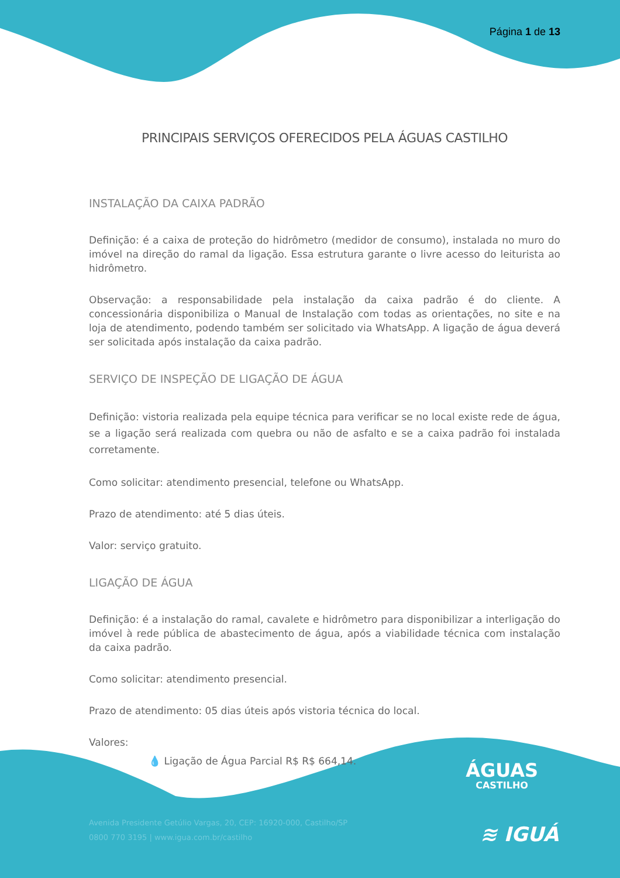Página 1 de 13
PRINCIPAIS SERVIÇOS OFERECIDOS PELA ÁGUAS CASTILHO
INSTALAÇÃO DA CAIXA PADRÃO
Definição: é a caixa de proteção do hidrômetro (medidor de consumo), instalada no muro do imóvel na direção do ramal da ligação. Essa estrutura garante o livre acesso do leiturista ao hidrômetro.
Observação: a responsabilidade pela instalação da caixa padrão é do cliente. A concessionária disponibiliza o Manual de Instalação com todas as orientações, no site e na loja de atendimento, podendo também ser solicitado via WhatsApp. A ligação de água deverá ser solicitada após instalação da caixa padrão.
SERVIÇO DE INSPEÇÃO DE LIGAÇÃO DE ÁGUA
Definição: vistoria realizada pela equipe técnica para verificar se no local existe rede de água, se a ligação será realizada com quebra ou não de asfalto e se a caixa padrão foi instalada corretamente.
Como solicitar: atendimento presencial, telefone ou WhatsApp.
Prazo de atendimento: até 5 dias úteis.
Valor: serviço gratuito.
LIGAÇÃO DE ÁGUA
Definição: é a instalação do ramal, cavalete e hidrômetro para disponibilizar a interligação do imóvel à rede pública de abastecimento de água, após a viabilidade técnica com instalação da caixa padrão.
Como solicitar: atendimento presencial.
Prazo de atendimento: 05 dias úteis após vistoria técnica do local.
Valores:
💧 Ligação de Água Parcial R$ R$ 664,14.
ÁGUAS
CASTILHO
Avenida Presidente Getúlio Vargas, 20, CEP: 16920-000, Castilho/SP
0800 770 3195 | www.igua.com.br/castilho
≋ IGUÁ